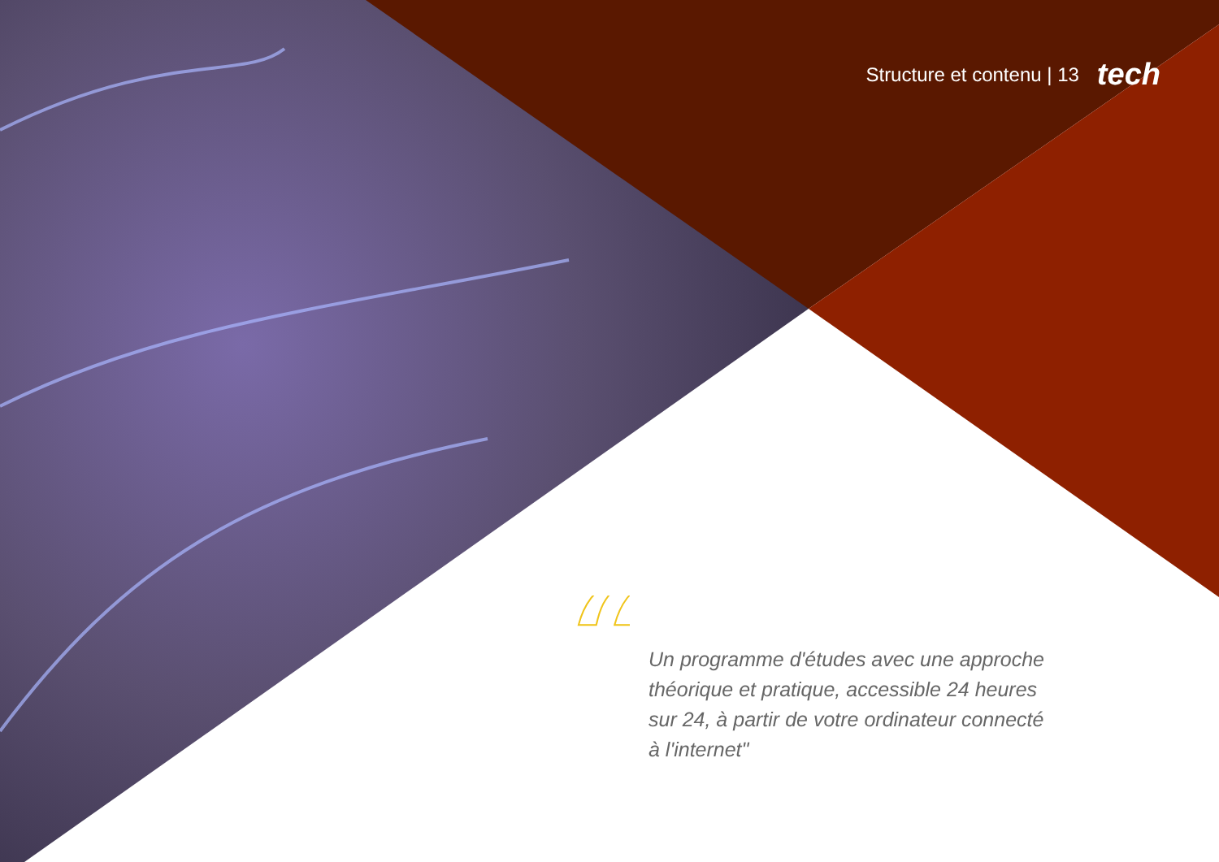Structure et contenu | 13 tech
“
Un programme d'études avec une approche théorique et pratique, accessible 24 heures sur 24, à partir de votre ordinateur connecté à l'internet"